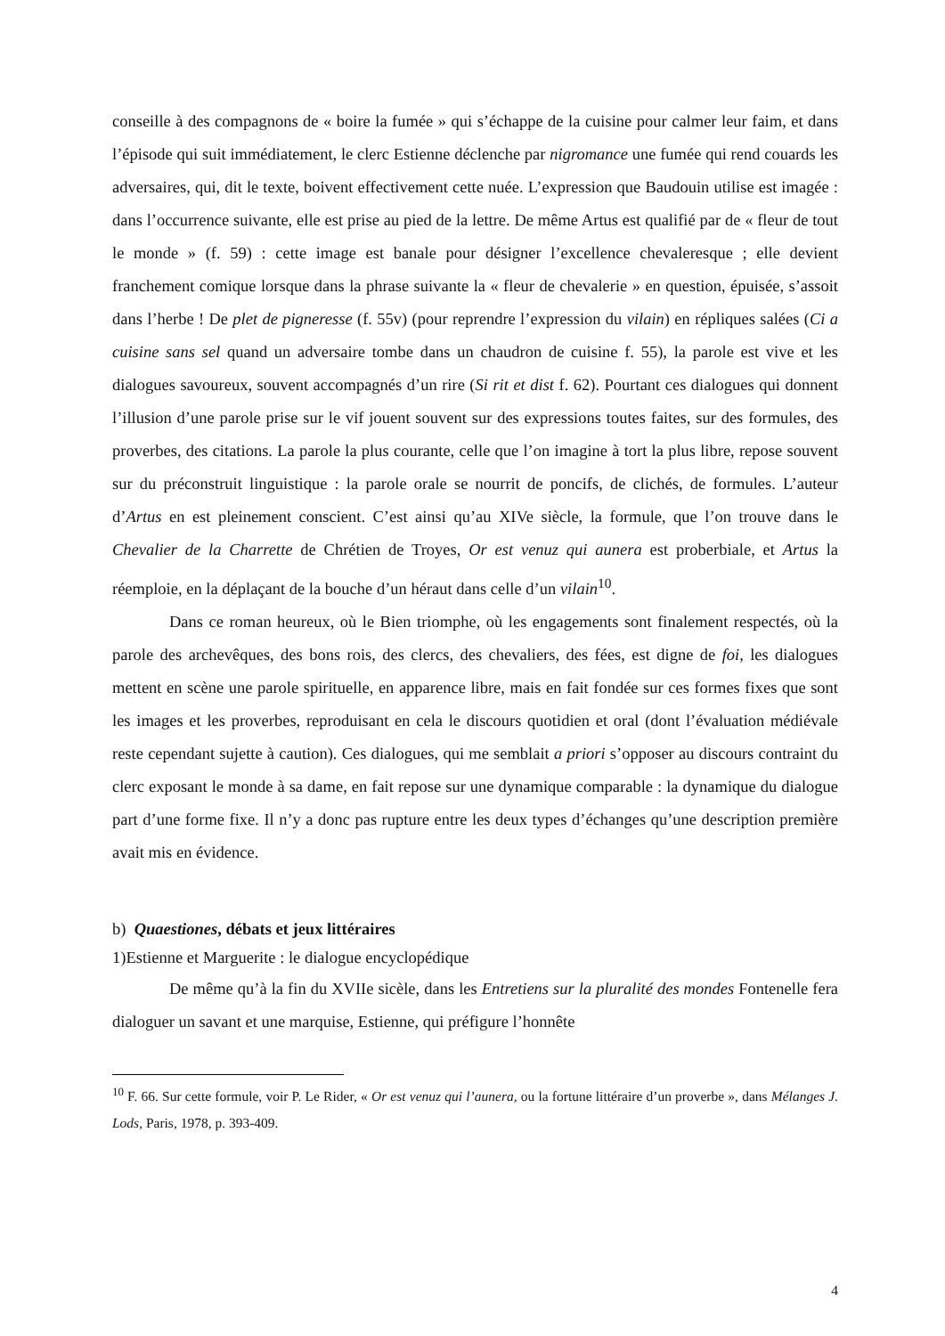conseille à des compagnons de « boire la fumée » qui s’échappe de la cuisine pour calmer leur faim, et dans l’épisode qui suit immédiatement, le clerc Estienne déclenche par nigromance une fumée qui rend couards les adversaires, qui, dit le texte, boivent effectivement cette nuée. L’expression que Baudouin utilise est imagée : dans l’occurrence suivante, elle est prise au pied de la lettre. De même Artus est qualifié par de « fleur de tout le monde » (f. 59) : cette image est banale pour désigner l’excellence chevaleresque ; elle devient franchement comique lorsque dans la phrase suivante la « fleur de chevalerie » en question, épuisée, s’assoit dans l’herbe ! De plet de pigneresse (f. 55v) (pour reprendre l’expression du vilain) en répliques salées (Ci a cuisine sans sel quand un adversaire tombe dans un chaudron de cuisine f. 55), la parole est vive et les dialogues savoureux, souvent accompagnés d’un rire (Si rit et dist f. 62). Pourtant ces dialogues qui donnent l’illusion d’une parole prise sur le vif jouent souvent sur des expressions toutes faites, sur des formules, des proverbes, des citations. La parole la plus courante, celle que l’on imagine à tort la plus libre, repose souvent sur du préconstruit linguistique : la parole orale se nourrit de poncifs, de clichés, de formules. L’auteur d’Artus en est pleinement conscient. C’est ainsi qu’au XIVe siècle, la formule, que l’on trouve dans le Chevalier de la Charrette de Chrétien de Troyes, Or est venuz qui aunera est proberbiale, et Artus la réemploie, en la déplaçant de la bouche d’un héraut dans celle d’un vilain<sup>10</sup>.
Dans ce roman heureux, où le Bien triomphe, où les engagements sont finalement respectés, où la parole des archevêques, des bons rois, des clercs, des chevaliers, des fées, est digne de foi, les dialogues mettent en scène une parole spirituelle, en apparence libre, mais en fait fondée sur ces formes fixes que sont les images et les proverbes, reproduisant en cela le discours quotidien et oral (dont l’évaluation médiévale reste cependant sujette à caution). Ces dialogues, qui me semblait a priori s’opposer au discours contraint du clerc exposant le monde à sa dame, en fait repose sur une dynamique comparable : la dynamique du dialogue part d’une forme fixe. Il n’y a donc pas rupture entre les deux types d’échanges qu’une description première avait mis en évidence.
b) Quaestiones, débats et jeux littéraires
1)Estienne et Marguerite : le dialogue encyclopédique
De même qu’à la fin du XVIIe sicèle, dans les Entretiens sur la pluralité des mondes Fontenelle fera dialoguer un savant et une marquise, Estienne, qui préfigure l’honnête
<sup>10</sup> F. 66. Sur cette formule, voir P. Le Rider, « Or est venuz qui l’aunera, ou la fortune littéraire d’un proverbe », dans Mélanges J. Lods, Paris, 1978, p. 393-409.
4